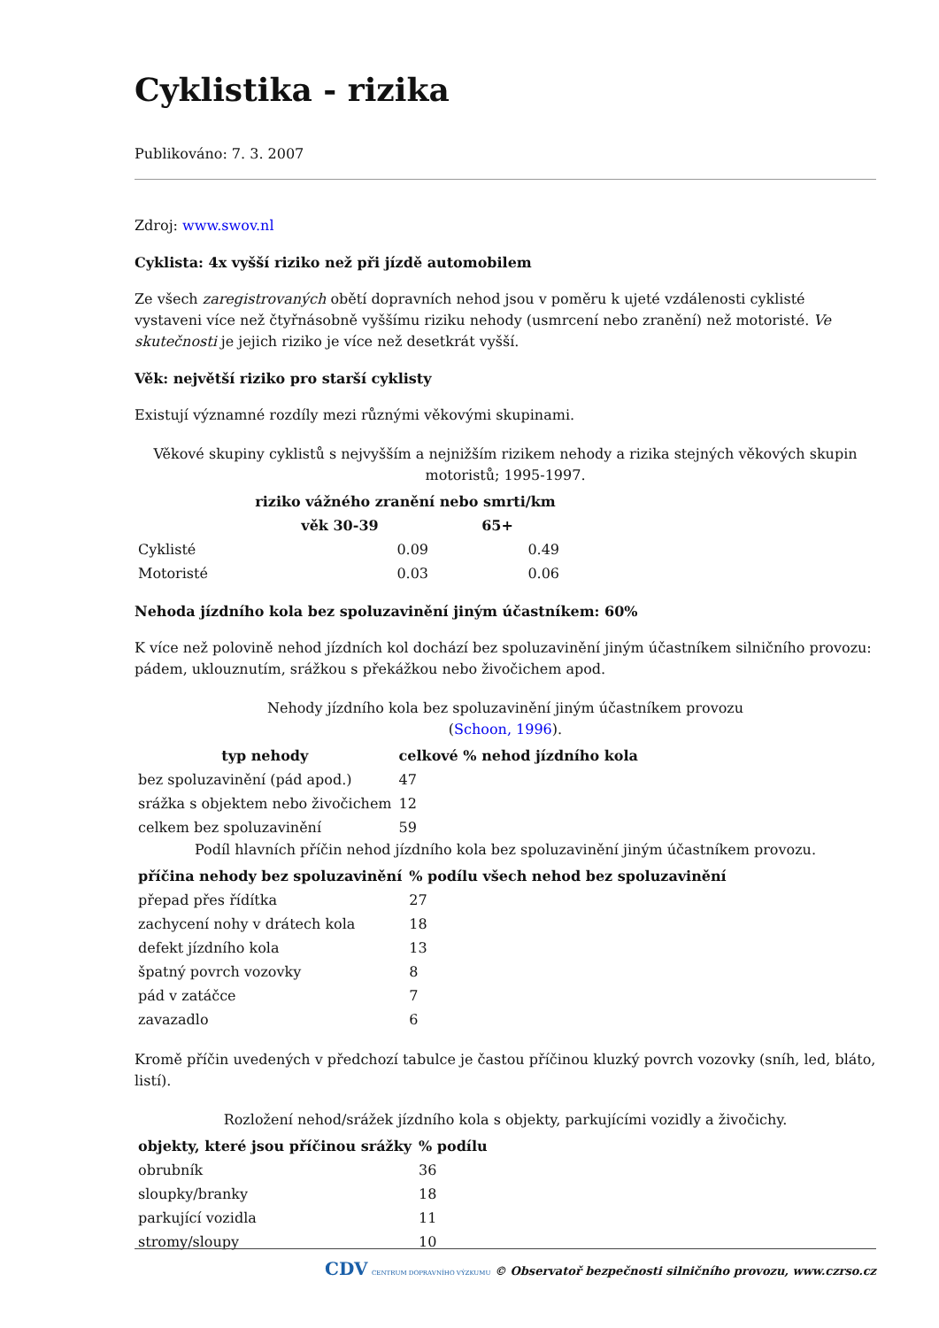Cyklistika - rizika
Publikováno: 7. 3. 2007
Zdroj: www.swov.nl
Cyklista: 4x vyšší riziko než při jízdě automobilem
Ze všech zaregistrovaných obětí dopravních nehod jsou v poměru k ujeté vzdálenosti cyklisté vystaveni více než čtyřnásobně vyššímu riziku nehody (usmrcení nebo zranění) než motoristé. Ve skutečnosti je jejich riziko je více než desetkrát vyšší.
Věk: největší riziko pro starší cyklisty
Existují významné rozdíly mezi různými věkovými skupinami.
Věkové skupiny cyklistů s nejvyšším a nejnižším rizikem nehody a rizika stejných věkových skupin motoristů; 1995-1997.
| | riziko vážného zranění nebo smrti/km | |
| --- | --- | --- |
| | věk 30-39 | 65+ |
| Cyklisté | 0.09 | 0.49 |
| Motoristé | 0.03 | 0.06 |
Nehoda jízdního kola bez spoluzavinění jiným účastníkem: 60%
K více než polovině nehod jízdních kol dochází bez spoluzavinění jiným účastníkem silničního provozu: pádem, uklouznutím, srážkou s překážkou nebo živočichem apod.
Nehody jízdního kola bez spoluzavinění jiným účastníkem provozu
(Schoon, 1996).
| typ nehody | celkové % nehod jízdního kola |
| --- | --- |
| bez spoluzavinění (pád apod.) | 47 |
| srážka s objektem nebo živočichem | 12 |
| celkem bez spoluzavinění | 59 |
Podíl hlavních příčin nehod jízdního kola bez spoluzavinění jiným účastníkem provozu.
| příčina nehody bez spoluzavinění | % podílu všech nehod bez spoluzavinění |
| --- | --- |
| přepad přes řídítka | 27 |
| zachycení nohy v drátech kola | 18 |
| defekt jízdního kola | 13 |
| špatný povrch vozovky | 8 |
| pád v zatáčce | 7 |
| zavazadlo | 6 |
Kromě příčin uvedených v předchozí tabulce je častou příčinou kluzký povrch vozovky (sníh, led, bláto, listí).
Rozložení nehod/srážek jízdního kola s objekty, parkujícími vozidly a živočichy.
| objekty, které jsou příčinou srážky | % podílu |
| --- | --- |
| obrubník | 36 |
| sloupky/branky | 18 |
| parkující vozidla | 11 |
| stromy/sloupy | 10 |
CDV CENTRUM DOPRAVNÍHO VÝZKUMU © Observatoř bezpečnosti silničního provozu, www.czrso.cz